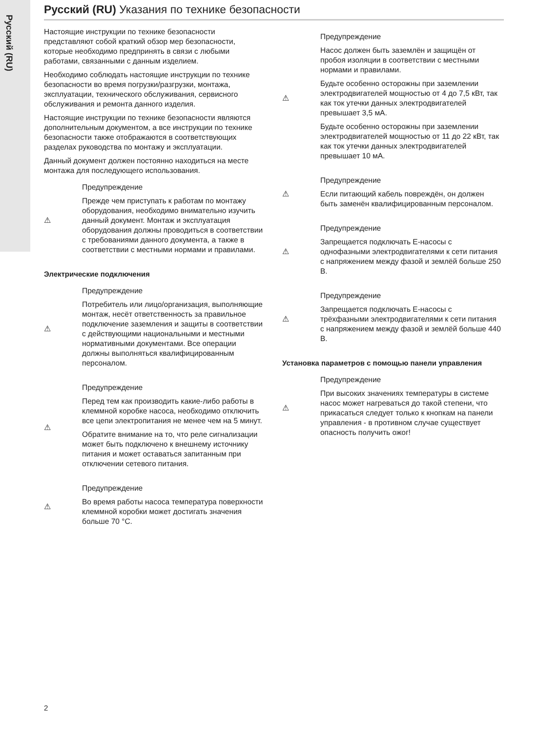Русский (RU)
Русский (RU) Указания по технике безопасности
Настоящие инструкции по технике безопасности представляют собой краткий обзор мер безопасности, которые необходимо предпринять в связи с любыми работами, связанными с данным изделием.
Необходимо соблюдать настоящие инструкции по технике безопасности во время погрузки/разгрузки, монтажа, эксплуатации, технического обслуживания, сервисного обслуживания и ремонта данного изделия.
Настоящие инструкции по технике безопасности являются дополнительным документом, а все инструкции по технике безопасности также отображаются в соответствующих разделах руководства по монтажу и эксплуатации.
Данный документ должен постоянно находиться на месте монтажа для последующего использования.
⚠ Предупреждение
Прежде чем приступать к работам по монтажу оборудования, необходимо внимательно изучить данный документ. Монтаж и эксплуатация оборудования должны проводиться в соответствии с требованиями данного документа, а также в соответствии с местными нормами и правилами.
Электрические подключения
⚠ Предупреждение
Потребитель или лицо/организация, выполняющие монтаж, несёт ответственность за правильное подключение заземления и защиты в соответствии с действующими национальными и местными нормативными документами. Все операции должны выполняться квалифицированным персоналом.
⚠ Предупреждение
Перед тем как производить какие-либо работы в клеммной коробке насоса, необходимо отключить все цепи электропитания не менее чем на 5 минут.
Обратите внимание на то, что реле сигнализации может быть подключено к внешнему источнику питания и может оставаться запитанным при отключении сетевого питания.
⚠ Предупреждение
Во время работы насоса температура поверхности клеммной коробки может достигать значения больше 70 °C.
⚠ Предупреждение
Насос должен быть заземлён и защищён от пробоя изоляции в соответствии с местными нормами и правилами.
Будьте особенно осторожны при заземлении электродвигателей мощностью от 4 до 7,5 кВт, так как ток утечки данных электродвигателей превышает 3,5 мА.
Будьте особенно осторожны при заземлении электродвигателей мощностью от 11 до 22 кВт, так как ток утечки данных электродвигателей превышает 10 мА.
⚠ Предупреждение
Если питающий кабель повреждён, он должен быть заменён квалифицированным персоналом.
⚠ Предупреждение
Запрещается подключать E-насосы с однофазными электродвигателями к сети питания с напряжением между фазой и землёй больше 250 В.
⚠ Предупреждение
Запрещается подключать E-насосы с трёхфазными электродвигателями к сети питания с напряжением между фазой и землёй больше 440 В.
Установка параметров с помощью панели управления
⚠ Предупреждение
При высоких значениях температуры в системе насос может нагреваться до такой степени, что прикасаться следует только к кнопкам на панели управления - в противном случае существует опасность получить ожог!
2